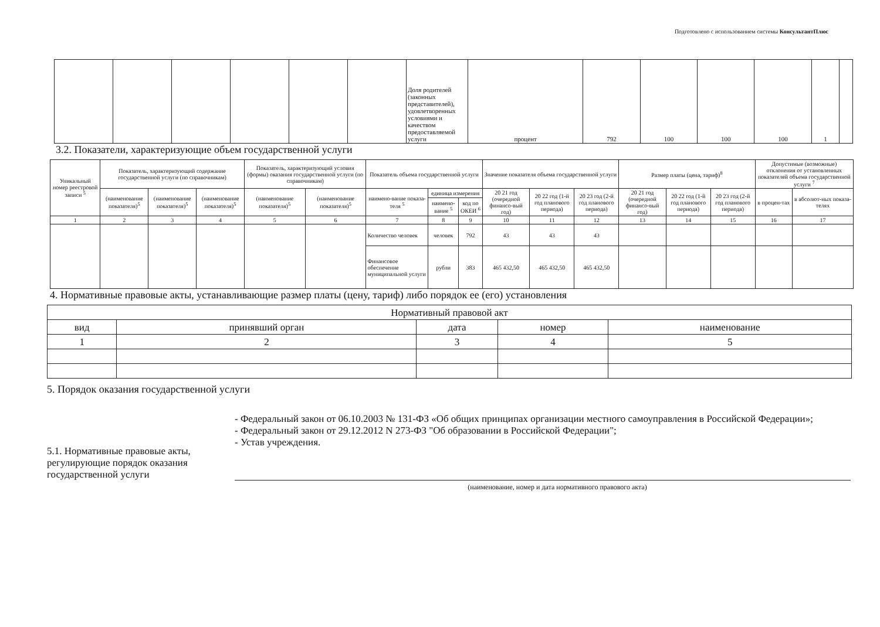Подготовлено с использованием системы КонсультантПлюс
| | | | | | | Доля родителей (законных представителей), удовлетворенных условиями и качеством предоставляемой услуги | процент | 792 | 100 | 100 | 100 | 1 | |
3.2. Показатели, характеризующие объем государственной услуги
| Уникальный номер реестровой записи <sup>5</sup> | Показатель, характеризующий содержание государственной услуги (по справочникам) | | | Показатель, характеризующий условия (формы) оказания государственной услуги (по справочникам) | | Показатель объема государственной услуги | | | Значение показателя объема государственной услуги | | | Размер платы (цена, тариф)<sup>8</sup> | | | Допустимые (возможные) отклонения от установленных показателей объема государственной услуги <sup>7</sup> | |
| --- | --- | --- | --- | --- | --- | --- | --- | --- | --- | --- | --- | --- | --- | --- | --- | --- |
| | (наименование показателя)<sup>5</sup> | (наименование показателя)<sup>5</sup> | (наименование показателя)<sup>5</sup> | (наименование показателя)<sup>5</sup> | (наименование показателя)<sup>5</sup> | наимено-вание показа-теля <sup>5</sup> | единица измерения | | 20 21 год (очередной финансо-вый год) | 20 22 год (1-й год планового периода) | 20 23 год (2-й год планового периода) | 20 21 год (очередной финансо-вый год) | 20 22 год (1-й год планового периода) | 20 23 год (2-й год планового периода) | в процен-тах | в абсолют-ных показа-телях |
| | | | | | | | наимено-вание <sup>5</sup> | код по ОКЕИ <sup>6</sup> | | | | | | | | |
| 1 | 2 | 3 | 4 | 5 | 6 | 7 | 8 | 9 | 10 | 11 | 12 | 13 | 14 | 15 | 16 | 17 |
| | | | | | | Количество человек | человек | 792 | 43 | 43 | 43 | | | | | |
| | | | | | | Финансовое обеспечение муниципальной услуги | рубли | 383 | 465 432,50 | 465 432,50 | 465 432,50 | | | | | |
4. Нормативные правовые акты, устанавливающие размер платы (цену, тариф) либо порядок ее (его) установления
| Нормативный правовой акт | | | | |
| --- | --- | --- | --- | --- |
| вид | принявший орган | дата | номер | наименование |
| 1 | 2 | 3 | 4 | 5 |
5. Порядок оказания государственной услуги
5.1. Нормативные правовые акты, регулирующие порядок оказания государственной услуги
- Федеральный закон от 06.10.2003 № 131-ФЗ «Об общих принципах организации местного самоуправления в Российской Федерации»;
- Федеральный закон от 29.12.2012 N 273-ФЗ "Об образовании в Российской Федерации";
- Устав учреждения.
(наименование, номер и дата нормативного правового акта)